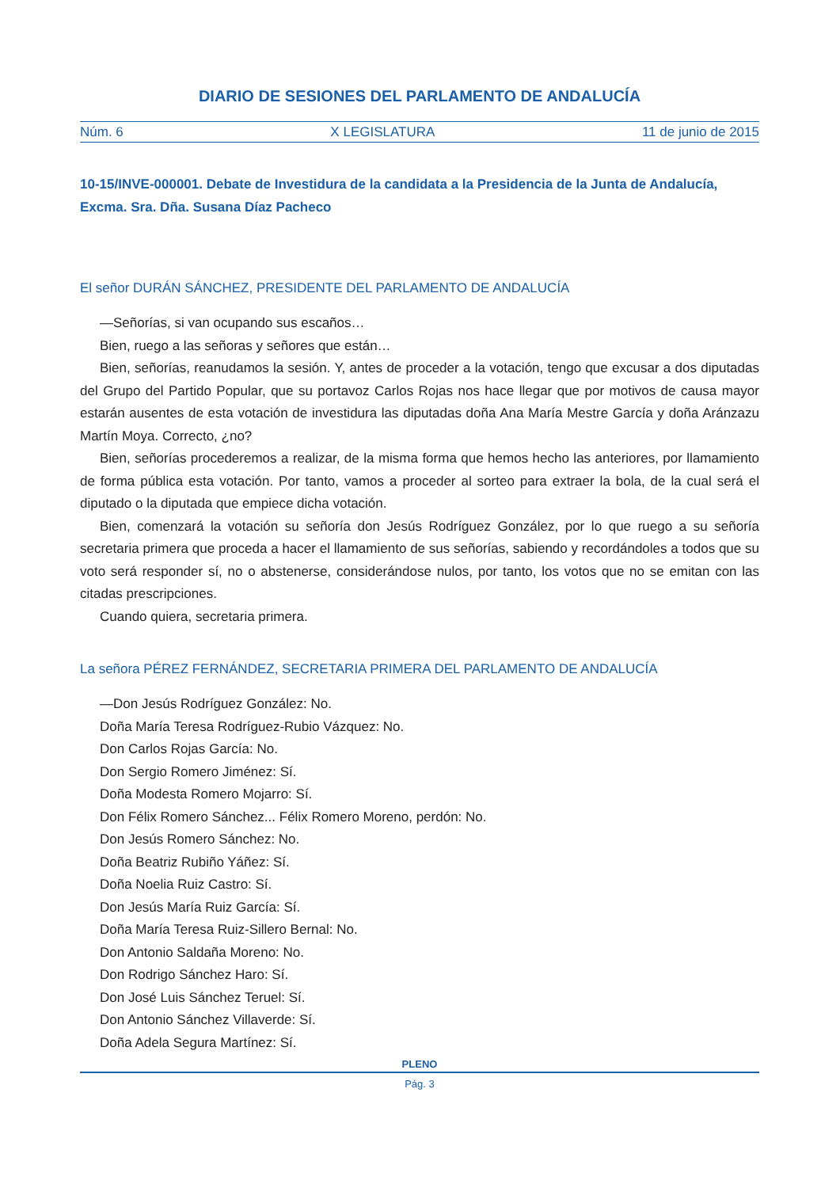DIARIO DE SESIONES DEL PARLAMENTO DE ANDALUCÍA
Núm. 6 X LEGISLATURA 11 de junio de 2015
10-15/INVE-000001. Debate de Investidura de la candidata a la Presidencia de la Junta de Andalucía, Excma. Sra. Dña. Susana Díaz Pacheco
El señor DURÁN SÁNCHEZ, PRESIDENTE DEL PARLAMENTO DE ANDALUCÍA
—Señorías, si van ocupando sus escaños…
Bien, ruego a las señoras y señores que están…
Bien, señorías, reanudamos la sesión. Y, antes de proceder a la votación, tengo que excusar a dos diputadas del Grupo del Partido Popular, que su portavoz Carlos Rojas nos hace llegar que por motivos de causa mayor estarán ausentes de esta votación de investidura las diputadas doña Ana María Mestre García y doña Aránzazu Martín Moya. Correcto, ¿no?
Bien, señorías procederemos a realizar, de la misma forma que hemos hecho las anteriores, por llamamiento de forma pública esta votación. Por tanto, vamos a proceder al sorteo para extraer la bola, de la cual será el diputado o la diputada que empiece dicha votación.
Bien, comenzará la votación su señoría don Jesús Rodríguez González, por lo que ruego a su señoría secretaria primera que proceda a hacer el llamamiento de sus señorías, sabiendo y recordándoles a todos que su voto será responder sí, no o abstenerse, considerándose nulos, por tanto, los votos que no se emitan con las citadas prescripciones.
Cuando quiera, secretaria primera.
La señora PÉREZ FERNÁNDEZ, SECRETARIA PRIMERA DEL PARLAMENTO DE ANDALUCÍA
—Don Jesús Rodríguez González: No.
Doña María Teresa Rodríguez-Rubio Vázquez: No.
Don Carlos Rojas García: No.
Don Sergio Romero Jiménez: Sí.
Doña Modesta Romero Mojarro: Sí.
Don Félix Romero Sánchez... Félix Romero Moreno, perdón: No.
Don Jesús Romero Sánchez: No.
Doña Beatriz Rubiño Yáñez: Sí.
Doña Noelia Ruiz Castro: Sí.
Don Jesús María Ruiz García: Sí.
Doña María Teresa Ruiz-Sillero Bernal: No.
Don Antonio Saldaña Moreno: No.
Don Rodrigo Sánchez Haro: Sí.
Don José Luis Sánchez Teruel: Sí.
Don Antonio Sánchez Villaverde: Sí.
Doña Adela Segura Martínez: Sí.
PLENO
Pág. 3